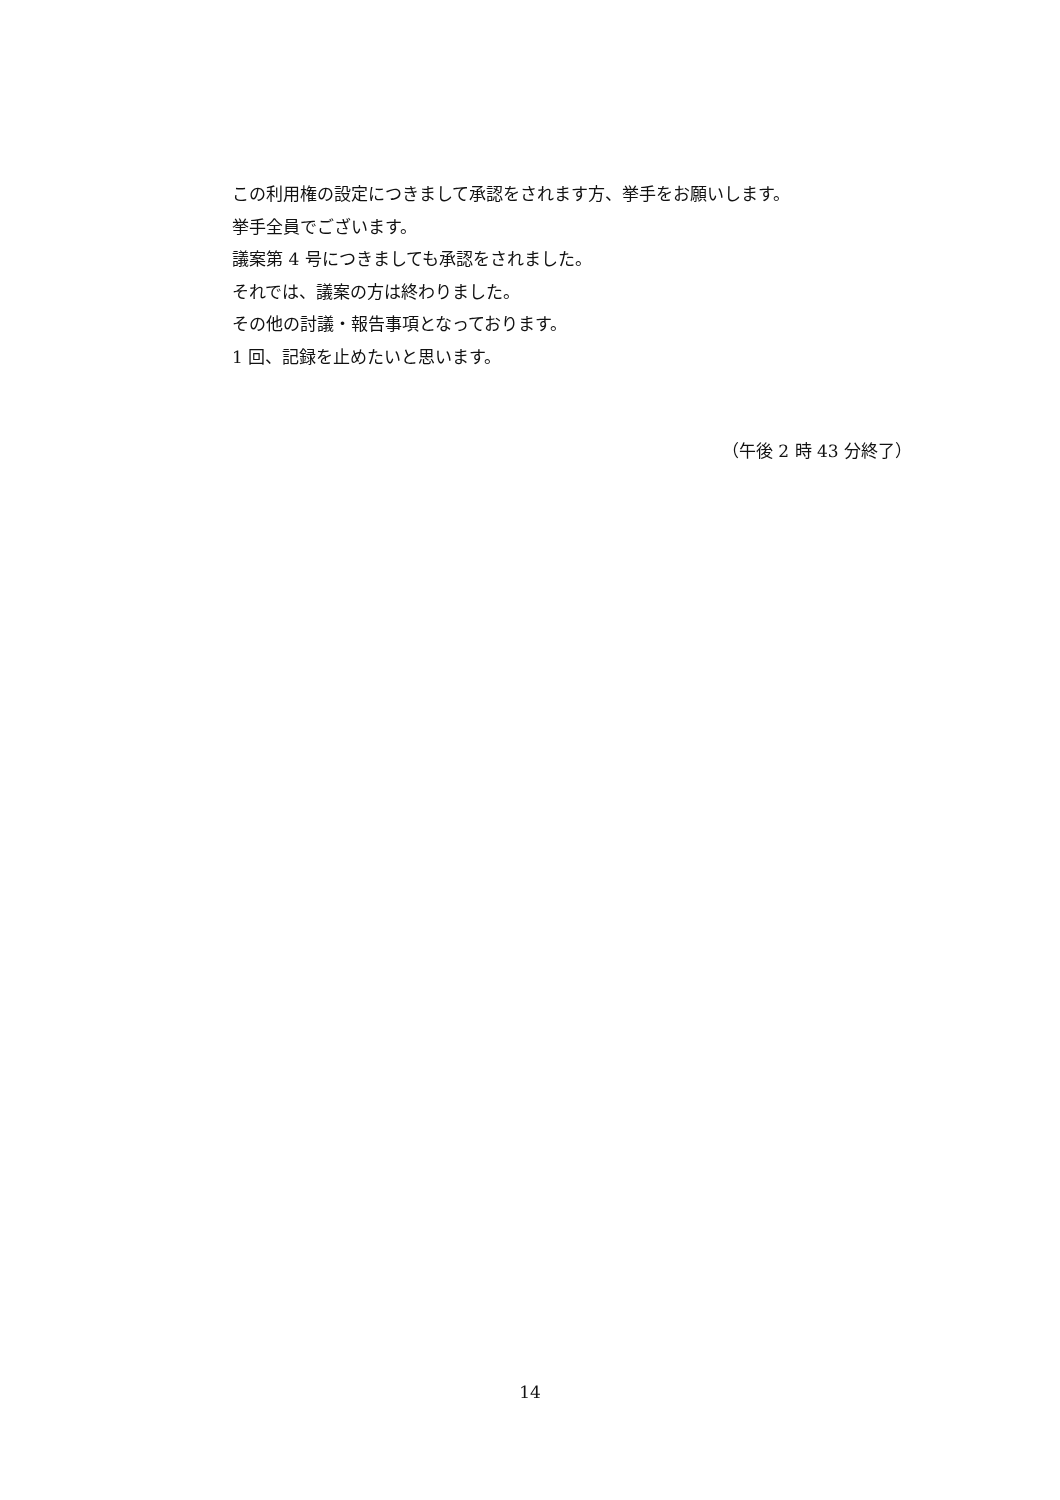この利用権の設定につきまして承認をされます方、挙手をお願いします。
挙手全員でございます。
議案第 4 号につきましても承認をされました。
それでは、議案の方は終わりました。
その他の討議・報告事項となっております。
1 回、記録を止めたいと思います。
（午後 2 時 43 分終了）
14